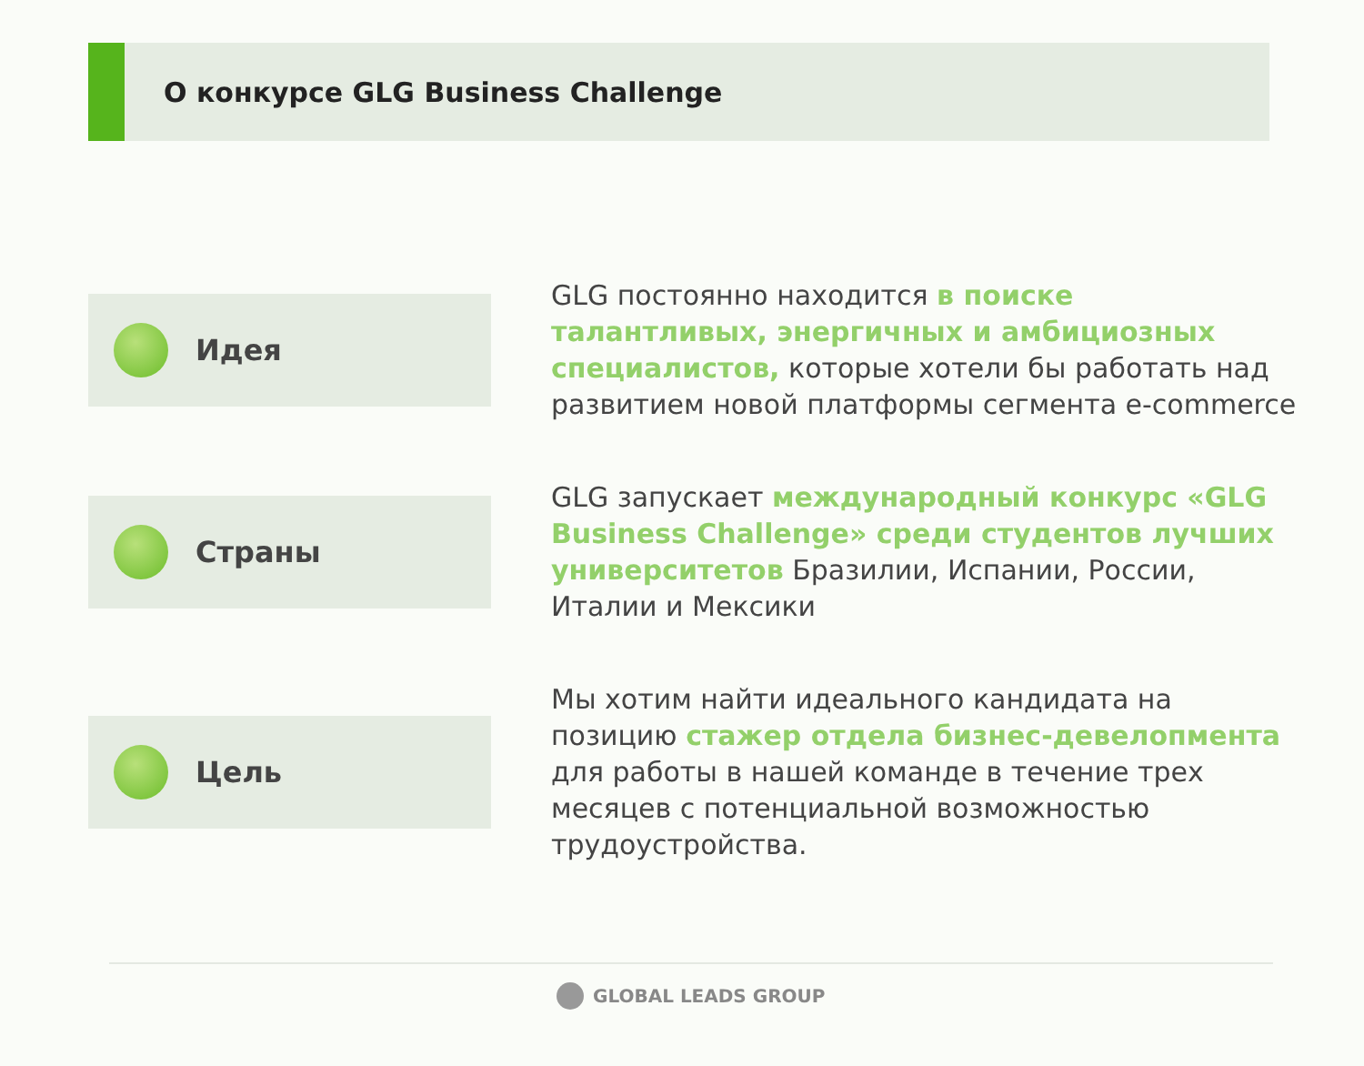О конкурсе GLG Business Challenge
Идея
GLG постоянно находится в поиске талантливых, энергичных и амбициозных специалистов, которые хотели бы работать над развитием новой платформы сегмента e-commerce
Страны
GLG запускает международный конкурс «GLG Business Challenge» среди студентов лучших университетов Бразилии, Испании, России, Италии и Мексики
Цель
Мы хотим найти идеального кандидата на позицию стажер отдела бизнес-девелопмента для работы в нашей команде в течение трех месяцев с потенциальной возможностью трудоустройства.
GLOBAL LEADS GROUP